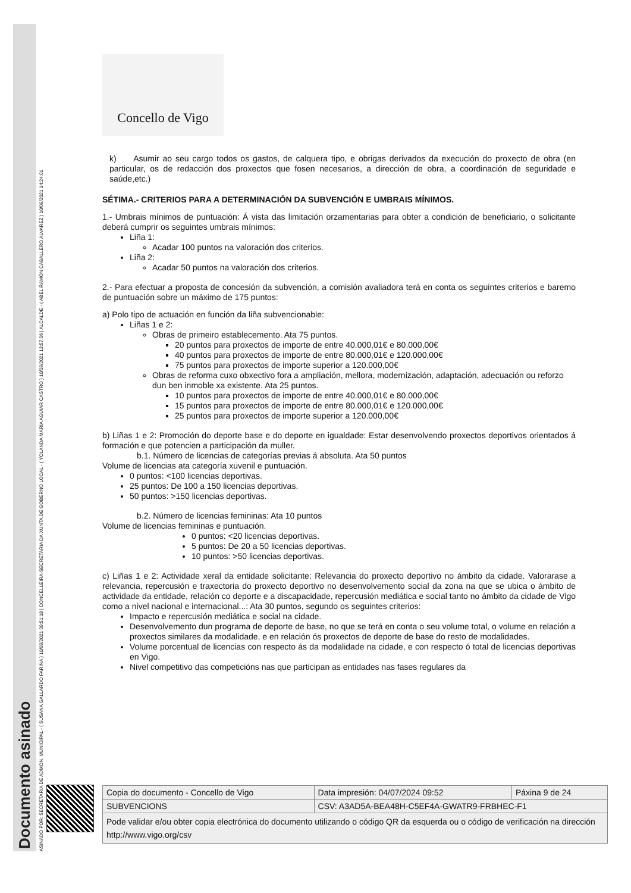Documento asinado
ASINADO POR: SECRETARIA DE ADMON. MUNICIPAL - ( SUSANA GALLARDO FARIÑA ) 10/09/2021 09:51:18 | CONCELLEIRA-SECRETARIA DA XUNTA DE GOBERNO LOCAL - ( YOLANDA MARÍA AGUIAR CASTRO ) 10/09/2021 13:57:06 | ALCALDE - ( ABEL RAMÓN CABALLERO ÁLVAREZ ) 10/09/2021 14:24:01
Concello de Vigo
k) Asumir ao seu cargo todos os gastos, de calquera tipo, e obrigas derivados da execución do proxecto de obra (en particular, os de redacción dos proxectos que fosen necesarios, a dirección de obra, a coordinación de seguridade e saúde,etc.)
SÉTIMA.- CRITERIOS PARA A DETERMINACIÓN DA SUBVENCIÓN E UMBRAIS MÍNIMOS.
1.- Umbrais mínimos de puntuación: Á vista das limitación orzamentarias para obter a condición de beneficiario, o solicitante deberá cumprir os seguintes umbrais mínimos:
Liña 1:
Acadar 100 puntos na valoración dos criterios.
Liña 2:
Acadar 50 puntos na valoración dos criterios.
2.- Para efectuar a proposta de concesión da subvención, a comisión avaliadora terá en conta os seguintes criterios e baremo de puntuación sobre un máximo de 175 puntos:
a) Polo tipo de actuación en función da liña subvencionable:
Liñas 1 e 2:
Obras de primeiro establecemento. Ata 75 puntos.
20 puntos para proxectos de importe de entre 40.000,01€ e 80.000,00€
40 puntos para proxectos de importe de entre 80.000,01€ e 120.000,00€
75 puntos para proxectos de importe superior a 120.000,00€
Obras de reforma cuxo obxectivo fora a ampliación, mellora, modernización, adaptación, adecuación ou reforzo dun ben inmoble xa existente. Ata 25 puntos.
10 puntos para proxectos de importe de entre 40.000,01€ e 80.000,00€
15 puntos para proxectos de importe de entre 80.000,01€ e 120.000,00€
25 puntos para proxectos de importe superior a 120.000,00€
b) Liñas 1 e 2: Promoción do deporte base e do deporte en igualdade: Estar desenvolvendo proxectos deportivos orientados á formación e que potencien a participación da muller.
b.1. Número de licencias de categorías previas á absoluta. Ata 50 puntos
Volume de licencias ata categoría xuvenil e puntuación.
0 puntos: <100 licencias deportivas.
25 puntos: De 100 a 150 licencias deportivas.
50 puntos: >150 licencias deportivas.
b.2. Número de licencias femininas: Ata 10 puntos
Volume de licencias femininas e puntuación.
0 puntos: <20 licencias deportivas.
5 puntos: De 20 a 50 licencias deportivas.
10 puntos: >50 licencias deportivas.
c) Liñas 1 e 2: Actividade xeral da entidade solicitante: Relevancia do proxecto deportivo no ámbito da cidade. Valorarase a relevancia, repercusión e traxectoria do proxecto deportivo no desenvolvemento social da zona na que se ubica o ámbito de actividade da entidade, relación co deporte e a discapacidade, repercusión mediática e social tanto no ámbito da cidade de Vigo como a nivel nacional e internacional...: Ata 30 puntos, segundo os seguintes criterios:
Impacto e repercusión mediática e social na cidade.
Desenvolvemento dun programa de deporte de base, no que se terá en conta o seu volume total, o volume en relación a proxectos similares da modalidade, e en relación ós proxectos de deporte de base do resto de modalidades.
Volume porcentual de licencias con respecto ás da modalidade na cidade, e con respecto ó total de licencias deportivas en Vigo.
Nivel competitivo das competicións nas que participan as entidades nas fases regulares da
| Copia do documento - Concello de Vigo | Data impresión: 04/07/2024 09:52 | Páxina 9 de 24 |
| SUBVENCIONS | CSV: A3AD5A-BEA48H-C5EF4A-GWATR9-FRBHEC-F1 | |
| Pode validar e/ou obter copia electrónica do documento utilizando o código QR da esquerda ou o código de verificación na dirección http://www.vigo.org/csv | | |